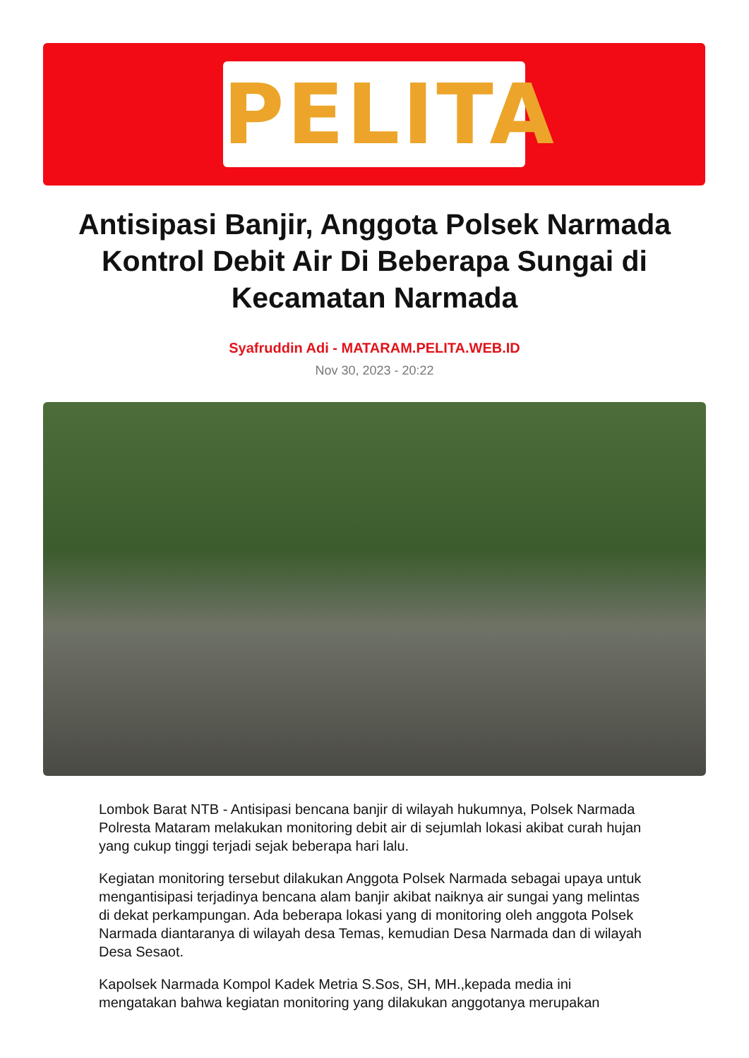PELITA
Antisipasi Banjir, Anggota Polsek Narmada Kontrol Debit Air Di Beberapa Sungai di Kecamatan Narmada
Syafruddin Adi - MATARAM.PELITA.WEB.ID
Nov 30, 2023 - 20:22
Lombok Barat NTB - Antisipasi bencana banjir di wilayah hukumnya, Polsek Narmada Polresta Mataram melakukan monitoring debit air di sejumlah lokasi akibat curah hujan yang cukup tinggi terjadi sejak beberapa hari lalu.
Kegiatan monitoring tersebut dilakukan Anggota Polsek Narmada sebagai upaya untuk mengantisipasi terjadinya bencana alam banjir akibat naiknya air sungai yang melintas di dekat perkampungan. Ada beberapa lokasi yang di monitoring oleh anggota Polsek Narmada diantaranya di wilayah desa Temas, kemudian Desa Narmada dan di wilayah Desa Sesaot.
Kapolsek Narmada Kompol Kadek Metria S.Sos, SH, MH.,kepada media ini mengatakan bahwa kegiatan monitoring yang dilakukan anggotanya merupakan